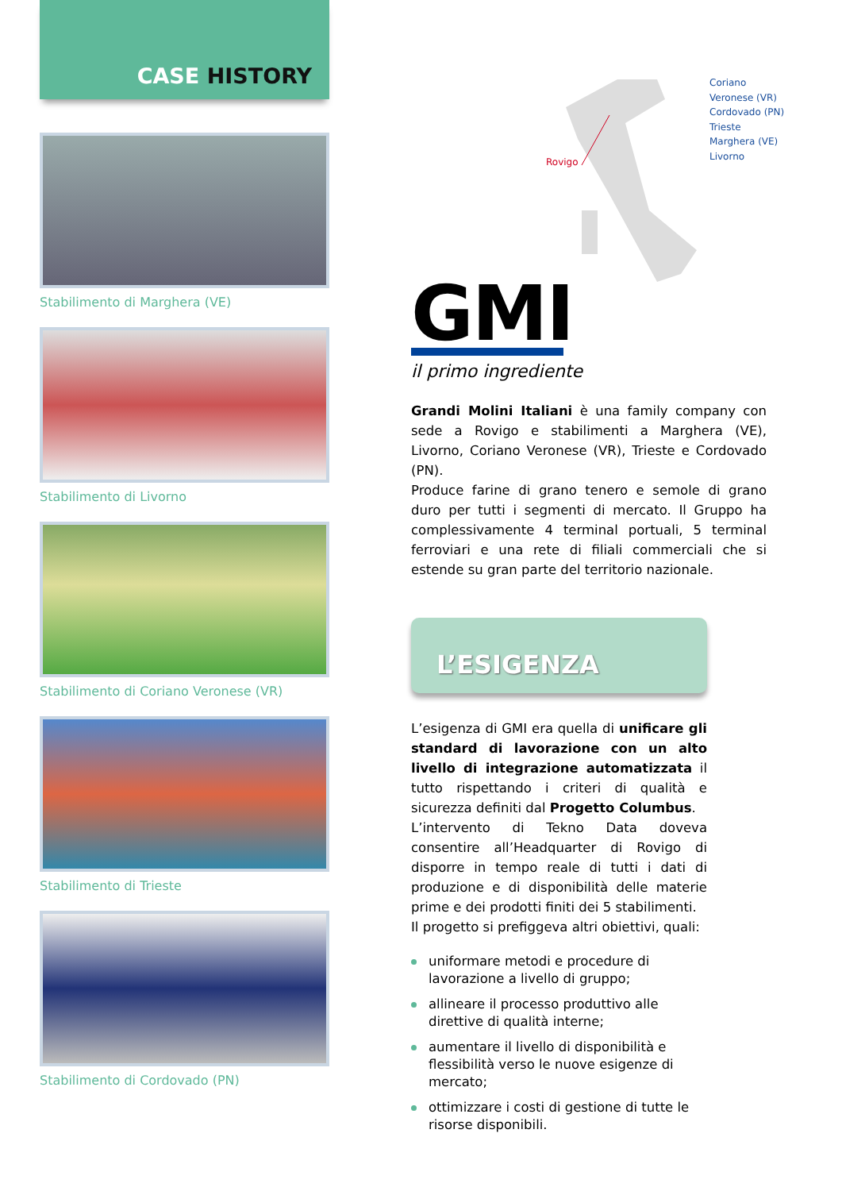CASE HISTORY
Stabilimento di Marghera (VE)
Stabilimento di Livorno
Stabilimento di Coriano Veronese (VR)
Stabilimento di Trieste
Stabilimento di Cordovado (PN)
Rovigo
Coriano Veronese (VR)
Cordovado (PN)
Trieste
Marghera (VE)
Livorno
GMI
il primo ingrediente
Grandi Molini Italiani è una family company con sede a Rovigo e stabilimenti a Marghera (VE), Livorno, Coriano Veronese (VR), Trieste e Cordovado (PN).
Produce farine di grano tenero e semole di grano duro per tutti i segmenti di mercato. Il Gruppo ha complessivamente 4 terminal portuali, 5 terminal ferroviari e una rete di filiali commerciali che si estende su gran parte del territorio nazionale.
L’ESIGENZA
L’esigenza di GMI era quella di unificare gli standard di lavorazione con un alto livello di integrazione automatizzata il tutto rispettando i criteri di qualità e sicurezza definiti dal Progetto Columbus.
L’intervento di Tekno Data doveva consentire all’Headquarter di Rovigo di disporre in tempo reale di tutti i dati di produzione e di disponibilità delle materie prime e dei prodotti finiti dei 5 stabilimenti.
Il progetto si prefiggeva altri obiettivi, quali:
uniformare metodi e procedure di lavorazione a livello di gruppo;
allineare il processo produttivo alle direttive di qualità interne;
aumentare il livello di disponibilità e flessibilità verso le nuove esigenze di mercato;
ottimizzare i costi di gestione di tutte le risorse disponibili.